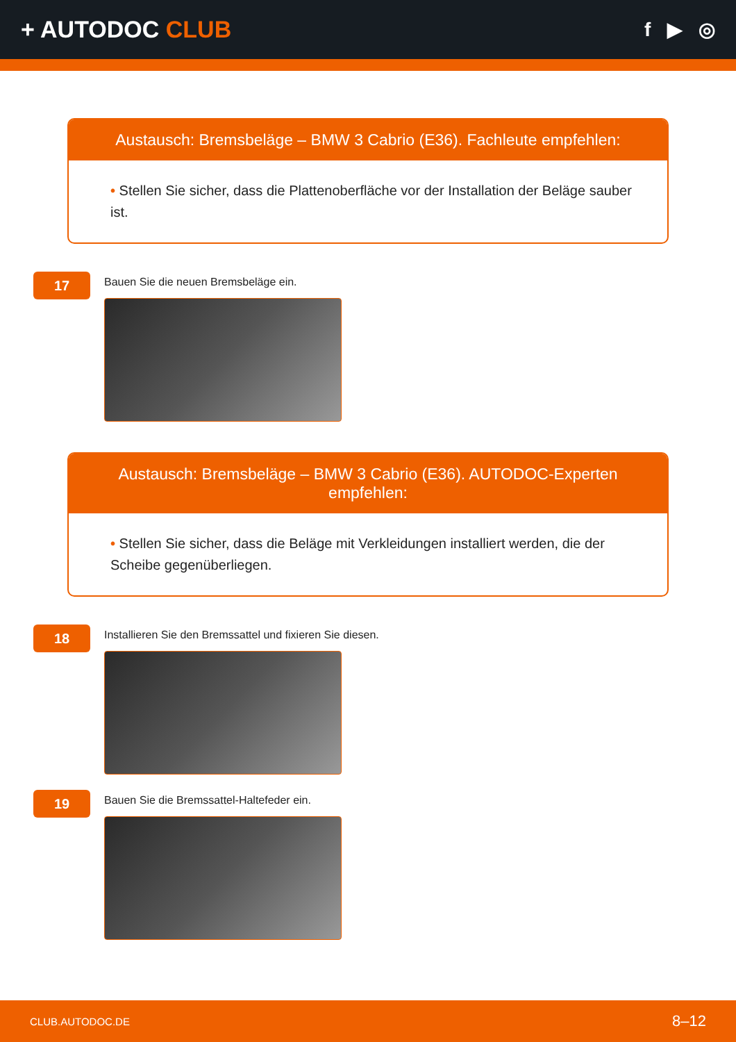+ AUTODOC CLUB
f ▶ ◎
Austausch: Bremsbeläge – BMW 3 Cabrio (E36). Fachleute empfehlen:
• Stellen Sie sicher, dass die Plattenoberfläche vor der Installation der Beläge sauber ist.
17
Bauen Sie die neuen Bremsbeläge ein.
Austausch: Bremsbeläge – BMW 3 Cabrio (E36). AUTODOC-Experten empfehlen:
• Stellen Sie sicher, dass die Beläge mit Verkleidungen installiert werden, die der Scheibe gegenüberliegen.
18
Installieren Sie den Bremssattel und fixieren Sie diesen.
19
Bauen Sie die Bremssattel-Haltefeder ein.
CLUB.AUTODOC.DE 8–12